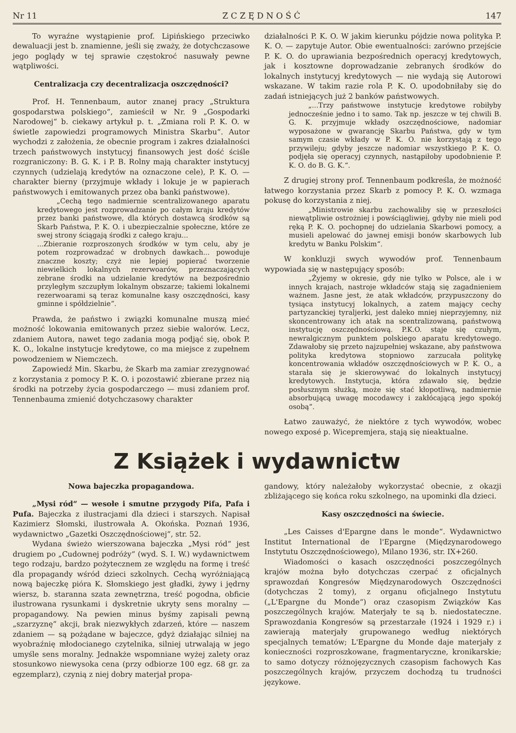Nr 11 Z C Z Ę D N O Ś Ć 147
To wyraźne wystąpienie prof. Lipińskiego przeciwko dewaluacji jest b. znamienne, jeśli się zważy, że dotychczasowe jego poglądy w tej sprawie częstokroć nasuwały pewne wątpliwości.
Centralizacja czy decentralizacja oszczędności?
Prof. H. Tennenbaum, autor znanej pracy „Struktura gospodarstwa polskiego“, zamieścił w Nr. 9 „Gospodarki Narodowej“ b. ciekawy artykuł p. t. „Zmiana roli P. K. O. w świetle zapowiedzi programowych Ministra Skarbu“. Autor wychodzi z założenia, że obecnie program i zakres działalności trzech państwowych instytucyj finansowych jest dość ściśle rozgraniczony: B. G. K. i P. B. Rolny mają charakter instytucyj czynnych (udzielają kredytów na oznaczone cele), P. K. O. — charakter bierny (przyjmuje wkłady i lokuje je w papierach państwowych i emitowanych przez oba banki państwowe).
„Cechą tego nadmiernie scentralizowanego aparatu kredytowego jest rozprowadzanie po całym kraju kredytów przez banki państwowe, dla których dostawcą środków są Skarb Państwa, P. K. O. i ubezpieczalnie społeczne, które ze swej strony ściągają środki z całego kraju...
...Zbieranie rozproszonych środków w tym celu, aby je potem rozprowadzać w drobnych dawkach... powoduje znaczne koszty; czyż nie lepiej popierać tworzenie niewielkich lokalnych rezerwoarów, przeznaczających zebrane środki na udzielanie kredytów na bezpośrednio przyległym szczupłym lokalnym obszarze; takiemi lokalnemi rezerwoarami są teraz komunalne kasy oszczędności, kasy gminne i spółdzielnie“.
Prawda, że państwo i związki komunalne muszą mieć możność lokowania emitowanych przez siebie walorów. Lecz, zdaniem Autora, nawet tego zadania mogą podjąć się, obok P. K. O., lokalne instytucje kredytowe, co ma miejsce z zupełnem powodzeniem w Niemczech.
Zapowiedź Min. Skarbu, że Skarb ma zamiar zrezygnować z korzystania z pomocy P. K. O. i pozostawić zbierane przez nią środki na potrzeby życia gospodarczego — musi zdaniem prof. Tennenbauma zmienić dotychczasowy charakter
działalności P. K. O. W jakim kierunku pójdzie nowa polityka P. K. O. — zapytuje Autor. Obie ewentualności: zarówno przejście P. K. O. do uprawiania bezpośrednich operacyj kredytowych, jak i kosztowne doprowadzanie zebranych środków do lokalnych instytucyj kredytowych — nie wydają się Autorowi wskazane. W takim razie rola P. K. O. upodobniłaby się do zadań istniejących już 2 banków państwowych.
„...Trzy państwowe instytucje kredytowe robiłyby jednocześnie jedno i to samo. Tak np. jeszcze w tej chwili B. G. K. przyjmuje wkłady oszczędnościowe, nadomiar wyposażone w gwarancję Skarbu Państwa, gdy w tym samym czasie wkłady w P. K. O. nie korzystają z tego przywileju; gdyby jeszcze nadomiar wszystkiego P. K. O. podjęła się operacyj czynnych, nastąpiłoby upodobnienie P. K. O. do B. G. K.“.
Z drugiej strony prof. Tennenbaum podkreśla, że możność łatwego korzystania przez Skarb z pomocy P. K. O. wzmaga pokusę do korzystania z niej.
„Ministrowie skarbu zachowaliby się w przeszłości niewątpliwie ostrożniej i powściągliwiej, gdyby nie mieli pod ręką P. K. O. pochopnej do udzielania Skarbowi pomocy, a musieli apelować do jawnej emisji bonów skarbowych lub kredytu w Banku Polskim“.
W konkluzji swych wywodów prof. Tennenbaum wypowiada się w następujący sposób:
„Żyjemy w okresie, gdy nie tylko w Polsce, ale i w innych krajach, nastroje wkładców stają się zagadnieniem ważnem. Jasne jest, że atak wkładców, przypuszczony do tysiąca instytucyj lokalnych, a zatem mający cechy partyzanckiej tyraljerki, jest daleko mniej nieprzyjemny, niż skoncentrowany ich atak na scentralizowaną, państwową instytucję oszczędnościową. P.K.O. staje się czułym, newralgicznym punktem polskiego aparatu kredytowego. Zdawałoby się przeto najzupełniej wskazane, aby państwowa polityka kredytowa stopniowo zarzucała politykę koncentrowania wkładów oszczędnościowych w P. K. O., a starała się je skierowywać do lokalnych instytucyj kredytowych. Instytucja, która zdawało się, będzie posłusznym służką, może się stać kłopotliwą, nadmiernie absorbującą uwagę mocodawcy i zakłócającą jego spokój osobą“.
Łatwo zauważyć, że niektóre z tych wywodów, wobec nowego exposé p. Wicepremjera, stają się nieaktualne.
Z Książek i wydawnictw
Nowa bajeczka propagandowa.
„Mysi ród“ — wesołe i smutne przygody Pifa, Pafa i Pufa. Bajeczka z ilustracjami dla dzieci i starszych. Napisał Kazimierz Słomski, ilustrowała A. Okońska. Poznań 1936, wydawnictwo „Gazetki Oszczędnościowej“, str. 52.
Wydana świeżo wierszowana bajeczka „Mysi ród“ jest drugiem po „Cudownej podróży“ (wyd. S. I. W.) wydawnictwem tego rodzaju, bardzo pożytecznem ze względu na formę i treść dla propagandy wśród dzieci szkolnych. Cechą wyróżniającą nową bajeczkę pióra K. Słomskiego jest gładki, żywy i jędrny wiersz, b. staranna szata zewnętrzna, treść pogodna, obficie ilustrowana rysunkami i dyskretnie ukryty sens moralny — propagandowy. Na pewien minus byśmy zapisali pewną „szarzyznę“ akcji, brak niezwykłych zdarzeń, które — naszem zdaniem — są pożądane w bajeczce, gdyż działając silniej na wyobraźnię młodocianego czytelnika, silniej utrwalają w jego umyśle sens moralny. Jednakże wspomniane wyżej zalety oraz stosunkowo niewysoka cena (przy odbiorze 100 egz. 68 gr. za egzemplarz), czynią z niej dobry materjał propa-
gandowy, który należałoby wykorzystać obecnie, z okazji zbliżającego się końca roku szkolnego, na upominki dla dzieci.
Kasy oszczędności na świecie.
„Les Caisses d'Epargne dans le monde“. Wydawnictwo Institut International de l'Epargne (Międzynarodowego Instytutu Oszczędnościowego), Milano 1936, str. IX+260.
Wiadomości o kasach oszczędności poszczególnych krajów można było dotychczas czerpać z oficjalnych sprawozdań Kongresów Międzynarodowych Oszczędności (dotychczas 2 tomy), z organu oficjalnego Instytutu („L'Epargne du Monde“) oraz czasopism Związków Kas poszczególnych krajów. Materjały te są b. niedostateczne. Sprawozdania Kongresów są przestarzałe (1924 i 1929 r.) i zawierają materjały grupowanego według niektórych specjalnych tematów; L'Epargne du Monde daje materjały z konieczności rozproszkowane, fragmentaryczne, kronikarskie; to samo dotyczy różnojęzycznych czasopism fachowych Kas poszczególnych krajów, przyczem dochodzą tu trudności językowe.